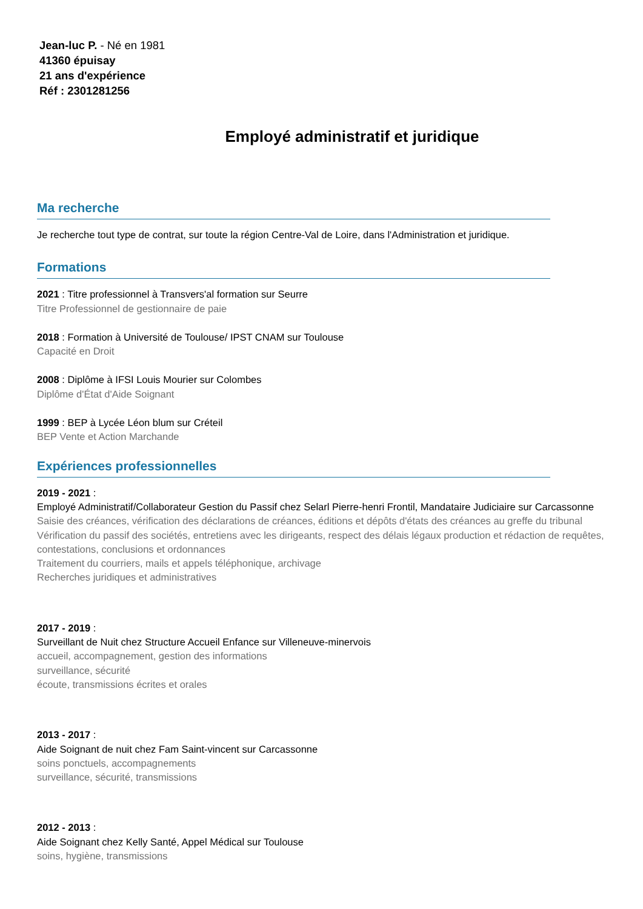Jean-luc P. - Né en 1981
41360 épuisay
21 ans d'expérience
Réf : 2301281256
Employé administratif et juridique
Ma recherche
Je recherche tout type de contrat, sur toute la région Centre-Val de Loire, dans l'Administration et juridique.
Formations
2021 : Titre professionnel à Transvers'al formation sur Seurre
Titre Professionnel de gestionnaire de paie
2018 : Formation à Université de Toulouse/ IPST CNAM sur Toulouse
Capacité en Droit
2008 : Diplôme à IFSI Louis Mourier sur Colombes
Diplôme d'État d'Aide Soignant
1999 : BEP à Lycée Léon blum sur Créteil
BEP Vente et Action Marchande
Expériences professionnelles
2019 - 2021 :
Employé Administratif/Collaborateur Gestion du Passif chez Selarl Pierre-henri Frontil, Mandataire Judiciaire sur Carcassonne
Saisie des créances, vérification des déclarations de créances, éditions et dépôts d'états des créances au greffe du tribunal
Vérification du passif des sociétés, entretiens avec les dirigeants, respect des délais légaux production et rédaction de requêtes, contestations, conclusions et ordonnances
Traitement du courriers, mails et appels téléphonique, archivage
Recherches juridiques et administratives
2017 - 2019 :
Surveillant de Nuit chez Structure Accueil Enfance sur Villeneuve-minervois
accueil, accompagnement, gestion des informations
surveillance, sécurité
écoute, transmissions écrites et orales
2013 - 2017 :
Aide Soignant de nuit chez Fam Saint-vincent sur Carcassonne
soins ponctuels, accompagnements
surveillance, sécurité, transmissions
2012 - 2013 :
Aide Soignant chez Kelly Santé, Appel Médical sur Toulouse
soins, hygiène, transmissions